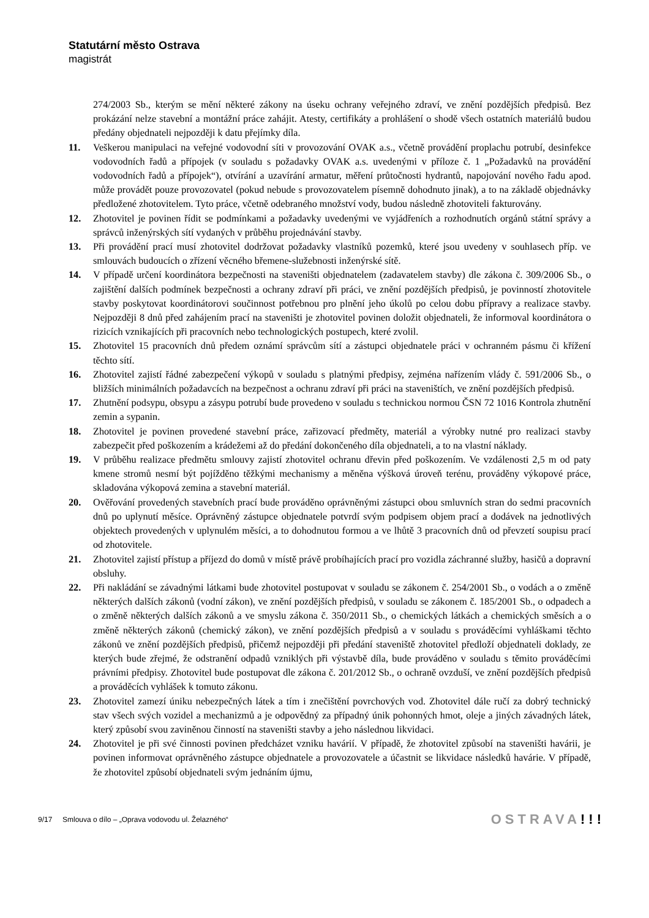Statutární město Ostrava
magistrát
274/2003 Sb., kterým se mění některé zákony na úseku ochrany veřejného zdraví, ve znění pozdějších předpisů. Bez prokázání nelze stavební a montážní práce zahájit. Atesty, certifikáty a prohlášení o shodě všech ostatních materiálů budou předány objednateli nejpozději k datu přejímky díla.
11. Veškerou manipulaci na veřejné vodovodní síti v provozování OVAK a.s., včetně provádění proplachu potrubí, desinfekce vodovodních řadů a přípojek (v souladu s požadavky OVAK a.s. uvedenými v příloze č. 1 „Požadavků na provádění vodovodních řadů a přípojek“), otvírání a uzavírání armatur, měření průtočnosti hydrantů, napojování nového řadu apod. může provádět pouze provozovatel (pokud nebude s provozovatelem písemně dohodnuto jinak), a to na základě objednávky předložené zhotovitelem. Tyto práce, včetně odebraného množství vody, budou následně zhotoviteli fakturovány.
12. Zhotovitel je povinen řídit se podmínkami a požadavky uvedenými ve vyjádřeních a rozhodnutích orgánů státní správy a správců inženýrských sítí vydaných v průběhu projednávání stavby.
13. Při provádění prací musí zhotovitel dodržovat požadavky vlastníků pozemků, které jsou uvedeny v souhlasech příp. ve smlouvách budoucích o zřízení věcného břemene-služebnosti inženýrské sítě.
14. V případě určení koordinátora bezpečnosti na staveništi objednatelem (zadavatelem stavby) dle zákona č. 309/2006 Sb., o zajištění dalších podmínek bezpečnosti a ochrany zdraví při práci, ve znění pozdějších předpisů, je povinností zhotovitele stavby poskytovat koordinátorovi součinnost potřebnou pro plnění jeho úkolů po celou dobu přípravy a realizace stavby. Nejpozději 8 dnů před zahájením prací na staveništi je zhotovitel povinen doložit objednateli, že informoval koordinátora o rizicích vznikajících při pracovních nebo technologických postupech, které zvolil.
15. Zhotovitel 15 pracovních dnů předem oznámí správcům sítí a zástupci objednatele práci v ochranném pásmu či křížení těchto sítí.
16. Zhotovitel zajistí řádné zabezpečení výkopů v souladu s platnými předpisy, zejména nařízením vlády č. 591/2006 Sb., o bližších minimálních požadavcích na bezpečnost a ochranu zdraví při práci na staveništích, ve znění pozdějších předpisů.
17. Zhutnění podsypu, obsypu a zásypu potrubí bude provedeno v souladu s technickou normou ČSN 72 1016 Kontrola zhutnění zemin a sypanin.
18. Zhotovitel je povinen provedené stavební práce, zařizovací předměty, materiál a výrobky nutné pro realizaci stavby zabezpečit před poškozením a krádežemi až do předání dokončeného díla objednateli, a to na vlastní náklady.
19. V průběhu realizace předmětu smlouvy zajistí zhotovitel ochranu dřevin před poškozením. Ve vzdálenosti 2,5 m od paty kmene stromů nesmí být pojížděno těžkými mechanismy a měněna výšková úroveň terénu, prováděny výkopové práce, skladována výkopová zemina a stavební materiál.
20. Ověřování provedených stavebních prací bude prováděno oprávněnými zástupci obou smluvních stran do sedmi pracovních dnů po uplynutí měsíce. Oprávněný zástupce objednatele potvrdí svým podpisem objem prací a dodávek na jednotlivých objektech provedených v uplynulém měsíci, a to dohodnutou formou a ve lhůtě 3 pracovních dnů od převzetí soupisu prací od zhotovitele.
21. Zhotovitel zajistí přístup a příjezd do domů v místě právě probíhajících prací pro vozidla záchranné služby, hasičů a dopravní obsluhy.
22. Při nakládání se závadnými látkami bude zhotovitel postupovat v souladu se zákonem č. 254/2001 Sb., o vodách a o změně některých dalších zákonů (vodní zákon), ve znění pozdějších předpisů, v souladu se zákonem č. 185/2001 Sb., o odpadech a o změně některých dalších zákonů a ve smyslu zákona č. 350/2011 Sb., o chemických látkách a chemických směsích a o změně některých zákonů (chemický zákon), ve znění pozdějších předpisů a v souladu s prováděcími vyhláškami těchto zákonů ve znění pozdějších předpisů, přičemž nejpozději při předání staveniště zhotovitel předloží objednateli doklady, ze kterých bude zřejmé, že odstranění odpadů vzniklých při výstavbě díla, bude prováděno v souladu s těmito prováděcími právními předpisy. Zhotovitel bude postupovat dle zákona č. 201/2012 Sb., o ochraně ovzduší, ve znění pozdějších předpisů a prováděcích vyhlášek k tomuto zákonu.
23. Zhotovitel zamezí úniku nebezpečných látek a tím i znečištění povrchových vod. Zhotovitel dále ručí za dobrý technický stav všech svých vozidel a mechanizmů a je odpovědný za případný únik pohonných hmot, oleje a jiných závadných látek, který způsobí svou zaviněnou činností na staveništi stavby a jeho následnou likvidaci.
24. Zhotovitel je při své činnosti povinen předcházet vzniku havárií. V případě, že zhotovitel způsobí na staveništi havárii, je povinen informovat oprávněného zástupce objednatele a provozovatele a účastnit se likvidace následků havárie. V případě, že zhotovitel způsobí objednateli svým jednáním újmu,
9/17 Smlouva o dílo – „Oprava vodovodu ul. Želazného“
OSTRAVA!!!